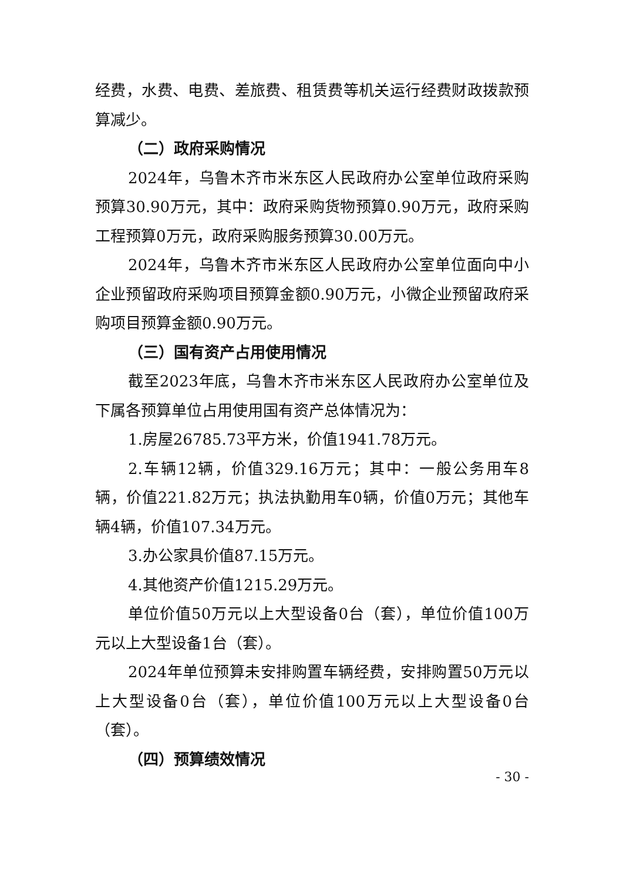经费，水费、电费、差旅费、租赁费等机关运行经费财政拨款预算减少。
（二）政府采购情况
2024年，乌鲁木齐市米东区人民政府办公室单位政府采购预算30.90万元，其中：政府采购货物预算0.90万元，政府采购工程预算0万元，政府采购服务预算30.00万元。
2024年，乌鲁木齐市米东区人民政府办公室单位面向中小企业预留政府采购项目预算金额0.90万元，小微企业预留政府采购项目预算金额0.90万元。
（三）国有资产占用使用情况
截至2023年底，乌鲁木齐市米东区人民政府办公室单位及下属各预算单位占用使用国有资产总体情况为：
1.房屋26785.73平方米，价值1941.78万元。
2.车辆12辆，价值329.16万元；其中：一般公务用车8辆，价值221.82万元；执法执勤用车0辆，价值0万元；其他车辆4辆，价值107.34万元。
3.办公家具价值87.15万元。
4.其他资产价值1215.29万元。
单位价值50万元以上大型设备0台（套），单位价值100万元以上大型设备1台（套）。
2024年单位预算未安排购置车辆经费，安排购置50万元以上大型设备0台（套），单位价值100万元以上大型设备0台（套）。
（四）预算绩效情况
- 30 -